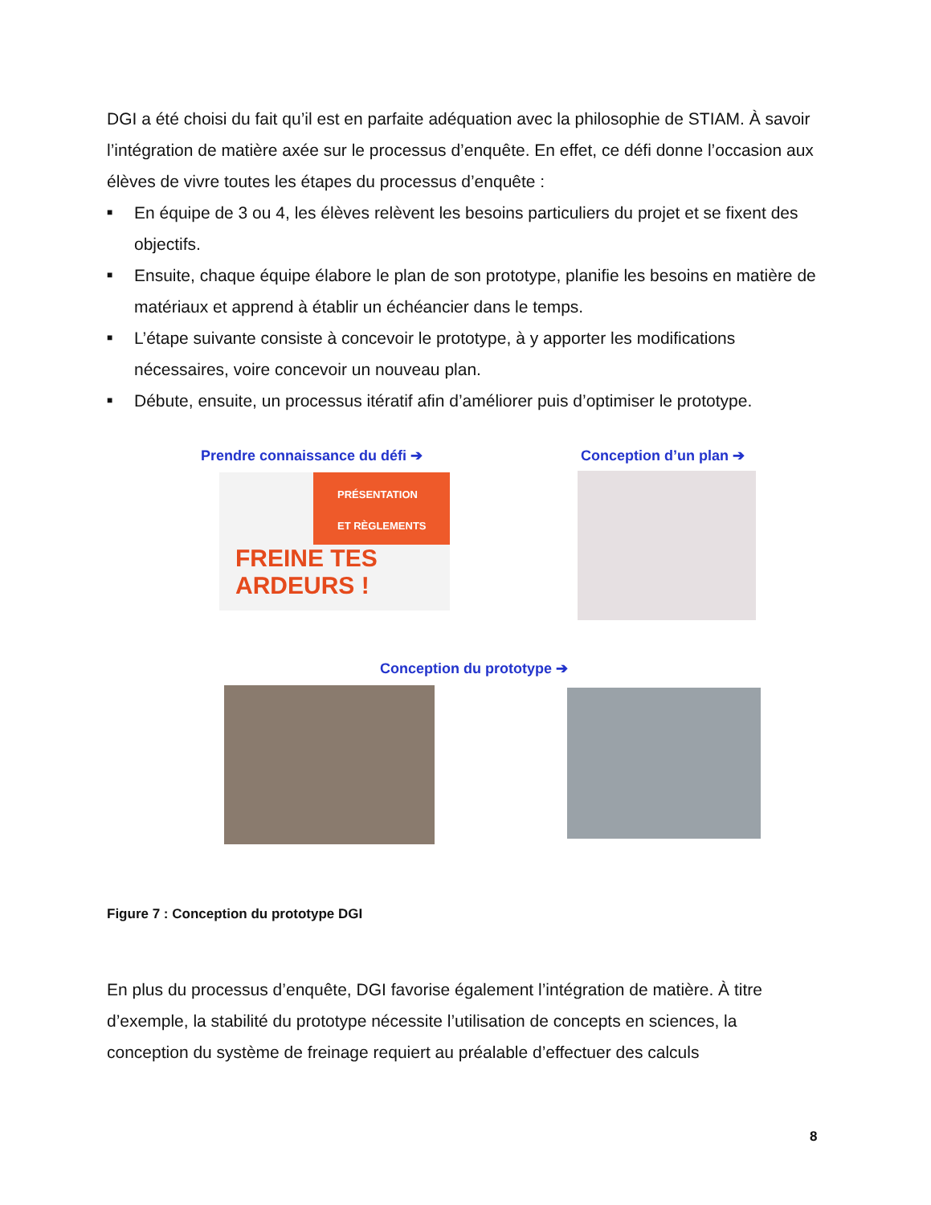DGI a été choisi du fait qu’il est en parfaite adéquation avec la philosophie de STIAM. À savoir l’intégration de matière axée sur le processus d’enquête. En effet, ce défi donne l’occasion aux élèves de vivre toutes les étapes du processus d’enquête :
■ En équipe de 3 ou 4, les élèves relèvent les besoins particuliers du projet et se fixent des objectifs.
■ Ensuite, chaque équipe élabore le plan de son prototype, planifie les besoins en matière de matériaux et apprend à établir un échéancier dans le temps.
■ L’étape suivante consiste à concevoir le prototype, à y apporter les modifications nécessaires, voire concevoir un nouveau plan.
■ Débute, ensuite, un processus itératif afin d’améliorer puis d’optimiser le prototype.
Prendre connaissance du défi ➔ Conception d’un plan ➔
PRÉSENTATION
ET RÈGLEMENTS
FREINE TES
ARDEURS !
Conception du prototype ➔
Figure 7 : Conception du prototype DGI
En plus du processus d’enquête, DGI favorise également l’intégration de matière. À titre d’exemple, la stabilité du prototype nécessite l’utilisation de concepts en sciences, la conception du système de freinage requiert au préalable d’effectuer des calculs
8